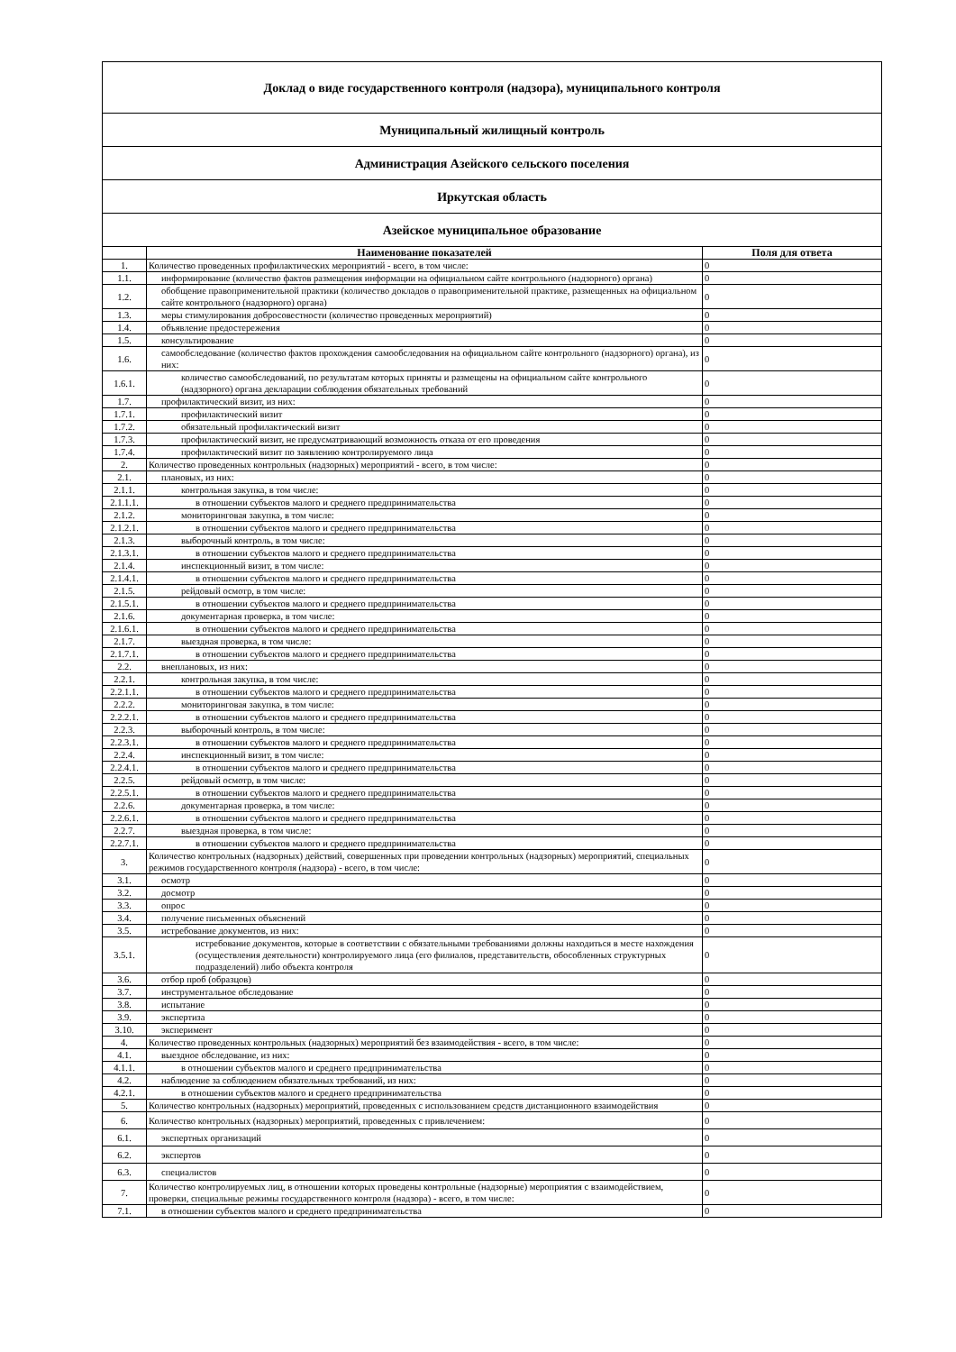| Доклад о виде государственного контроля (надзора), муниципального контроля | | |
| Муниципальный жилищный контроль | | |
| Администрация Азейского сельского поселения | | |
| Иркутская область | | |
| Азейское муниципальное образование | | |
| | Наименование показателей | Поля для ответа |
| 1. | Количество проведенных профилактических мероприятий - всего, в том числе: | 0 |
| 1.1. | информирование (количество фактов размещения информации на официальном сайте контрольного (надзорного) органа) | 0 |
| 1.2. | обобщение правоприменительной практики (количество докладов о правоприменительной практике, размещенных на официальном сайте контрольного (надзорного) органа) | 0 |
| 1.3. | меры стимулирования добросовестности (количество проведенных мероприятий) | 0 |
| 1.4. | объявление предостережения | 0 |
| 1.5. | консультирование | 0 |
| 1.6. | самообследование (количество фактов прохождения самообследования на официальном сайте контрольного (надзорного) органа), из них: | 0 |
| 1.6.1. | количество самообследований, по результатам которых приняты и размещены на официальном сайте контрольного (надзорного) органа декларации соблюдения обязательных требований | 0 |
| 1.7. | профилактический визит, из них: | 0 |
| 1.7.1. | профилактический визит | 0 |
| 1.7.2. | обязательный профилактический визит | 0 |
| 1.7.3. | профилактический визит, не предусматривающий возможность отказа от его проведения | 0 |
| 1.7.4. | профилактический визит по заявлению контролируемого лица | 0 |
| 2. | Количество проведенных контрольных (надзорных) мероприятий - всего, в том числе: | 0 |
| 2.1. | плановых, из них: | 0 |
| 2.1.1. | контрольная закупка, в том числе: | 0 |
| 2.1.1.1. | в отношении субъектов малого и среднего предпринимательства | 0 |
| 2.1.2. | мониторинговая закупка, в том числе: | 0 |
| 2.1.2.1. | в отношении субъектов малого и среднего предпринимательства | 0 |
| 2.1.3. | выборочный контроль, в том числе: | 0 |
| 2.1.3.1. | в отношении субъектов малого и среднего предпринимательства | 0 |
| 2.1.4. | инспекционный визит, в том числе: | 0 |
| 2.1.4.1. | в отношении субъектов малого и среднего предпринимательства | 0 |
| 2.1.5. | рейдовый осмотр, в том числе: | 0 |
| 2.1.5.1. | в отношении субъектов малого и среднего предпринимательства | 0 |
| 2.1.6. | документарная проверка, в том числе: | 0 |
| 2.1.6.1. | в отношении субъектов малого и среднего предпринимательства | 0 |
| 2.1.7. | выездная проверка, в том числе: | 0 |
| 2.1.7.1. | в отношении субъектов малого и среднего предпринимательства | 0 |
| 2.2. | внеплановых, из них: | 0 |
| 2.2.1. | контрольная закупка, в том числе: | 0 |
| 2.2.1.1. | в отношении субъектов малого и среднего предпринимательства | 0 |
| 2.2.2. | мониторинговая закупка, в том числе: | 0 |
| 2.2.2.1. | в отношении субъектов малого и среднего предпринимательства | 0 |
| 2.2.3. | выборочный контроль, в том числе: | 0 |
| 2.2.3.1. | в отношении субъектов малого и среднего предпринимательства | 0 |
| 2.2.4. | инспекционный визит, в том числе: | 0 |
| 2.2.4.1. | в отношении субъектов малого и среднего предпринимательства | 0 |
| 2.2.5. | рейдовый осмотр, в том числе: | 0 |
| 2.2.5.1. | в отношении субъектов малого и среднего предпринимательства | 0 |
| 2.2.6. | документарная проверка, в том числе: | 0 |
| 2.2.6.1. | в отношении субъектов малого и среднего предпринимательства | 0 |
| 2.2.7. | выездная проверка, в том числе: | 0 |
| 2.2.7.1. | в отношении субъектов малого и среднего предпринимательства | 0 |
| 3. | Количество контрольных (надзорных) действий, совершенных при проведении контрольных (надзорных) мероприятий, специальных режимов государственного контроля (надзора) - всего, в том числе: | 0 |
| 3.1. | осмотр | 0 |
| 3.2. | досмотр | 0 |
| 3.3. | опрос | 0 |
| 3.4. | получение письменных объяснений | 0 |
| 3.5. | истребование документов, из них: | 0 |
| 3.5.1. | истребование документов, которые в соответствии с обязательными требованиями должны находиться в месте нахождения (осуществления деятельности) контролируемого лица (его филиалов, представительств, обособленных структурных подразделений) либо объекта контроля | 0 |
| 3.6. | отбор проб (образцов) | 0 |
| 3.7. | инструментальное обследование | 0 |
| 3.8. | испытание | 0 |
| 3.9. | экспертиза | 0 |
| 3.10. | эксперимент | 0 |
| 4. | Количество проведенных контрольных (надзорных) мероприятий без взаимодействия - всего, в том числе: | 0 |
| 4.1. | выездное обследование, из них: | 0 |
| 4.1.1. | в отношении субъектов малого и среднего предпринимательства | 0 |
| 4.2. | наблюдение за соблюдением обязательных требований, из них: | 0 |
| 4.2.1. | в отношении субъектов малого и среднего предпринимательства | 0 |
| 5. | Количество контрольных (надзорных) мероприятий, проведенных с использованием средств дистанционного взаимодействия | 0 |
| 6. | Количество контрольных (надзорных) мероприятий, проведенных с привлечением: | 0 |
| 6.1. | экспертных организаций | 0 |
| 6.2. | экспертов | 0 |
| 6.3. | специалистов | 0 |
| 7. | Количество контролируемых лиц, в отношении которых проведены контрольные (надзорные) мероприятия с взаимодействием, проверки, специальные режимы государственного контроля (надзора) - всего, в том числе: | 0 |
| 7.1. | в отношении субъектов малого и среднего предпринимательства | 0 |